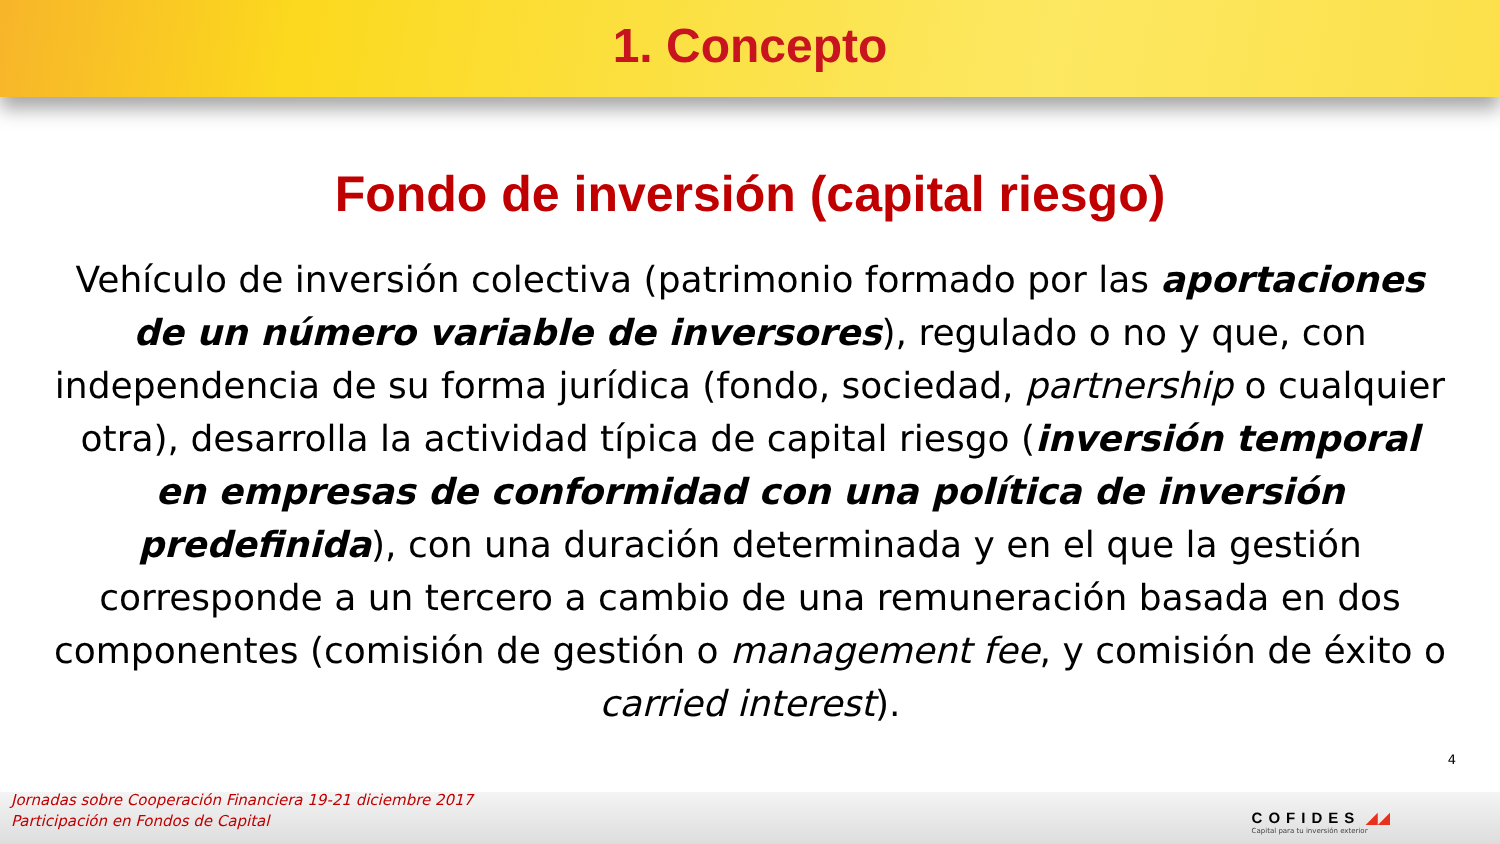1. Concepto
Fondo de inversión (capital riesgo)
Vehículo de inversión colectiva (patrimonio formado por las aportaciones de un número variable de inversores), regulado o no y que, con independencia de su forma jurídica (fondo, sociedad, partnership o cualquier otra), desarrolla la actividad típica de capital riesgo (inversión temporal en empresas de conformidad con una política de inversión predefinida), con una duración determinada y en el que la gestión corresponde a un tercero a cambio de una remuneración basada en dos componentes (comisión de gestión o management fee, y comisión de éxito o carried interest).
4
Jornadas sobre Cooperación Financiera 19-21 diciembre 2017
Participación en Fondos de Capital
COFIDES ◢◢
Capital para tu inversión exterior